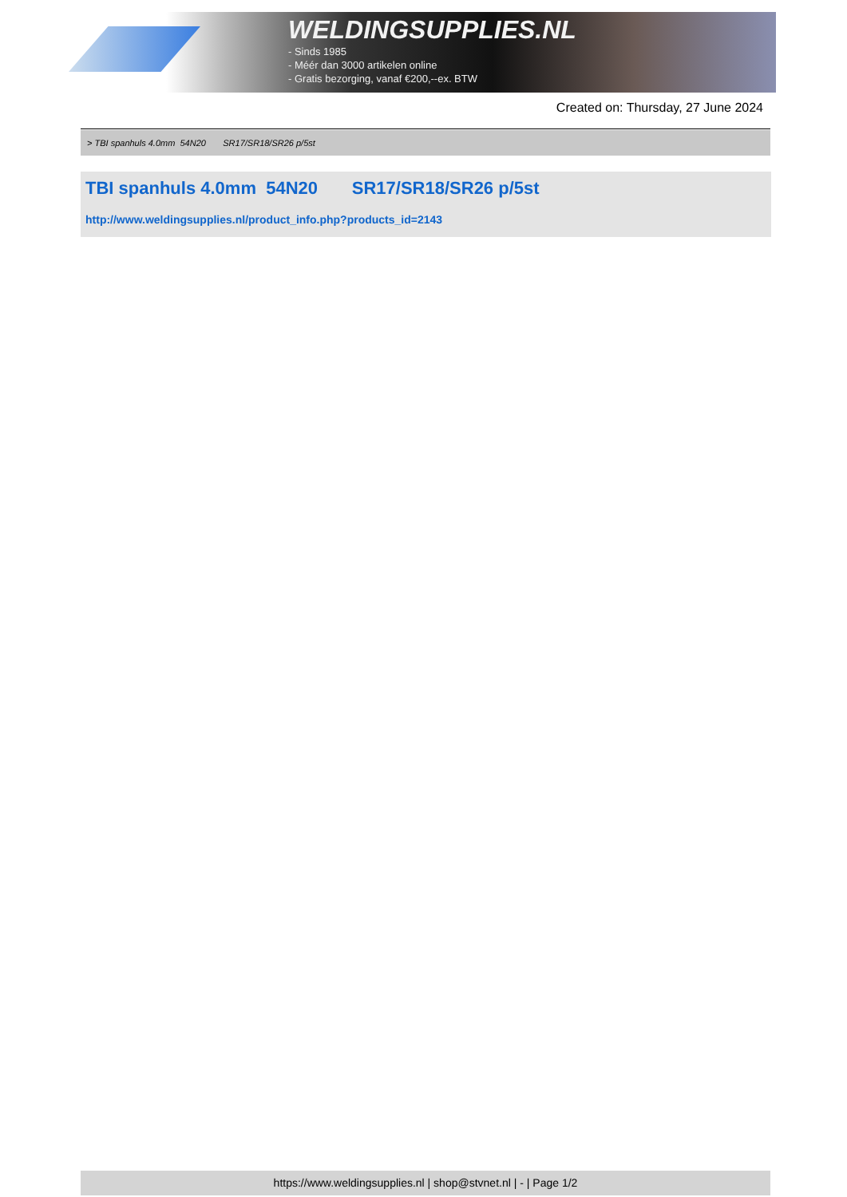WELDINGSUPPLIES.NL
- Sinds 1985
- Méér dan 3000 artikelen online
- Gratis bezorging, vanaf €200,--ex. BTW
Created on: Thursday, 27 June 2024
> TBI spanhuls 4.0mm 54N20 SR17/SR18/SR26 p/5st
TBI spanhuls 4.0mm 54N20 SR17/SR18/SR26 p/5st
http://www.weldingsupplies.nl/product_info.php?products_id=2143
https://www.weldingsupplies.nl | shop@stvnet.nl | - | Page 1/2